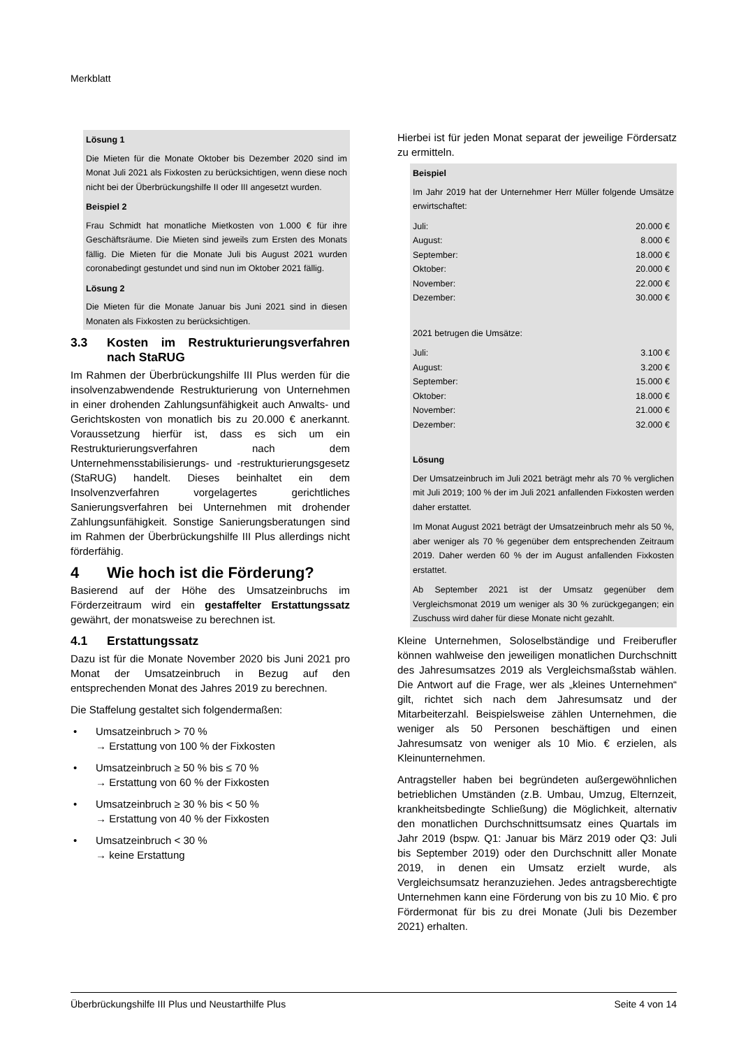Merkblatt
Lösung 1
Die Mieten für die Monate Oktober bis Dezember 2020 sind im Monat Juli 2021 als Fixkosten zu berücksichtigen, wenn diese noch nicht bei der Überbrückungshilfe II oder III angesetzt wurden.
Beispiel 2
Frau Schmidt hat monatliche Mietkosten von 1.000 € für ihre Geschäftsräume. Die Mieten sind jeweils zum Ersten des Monats fällig. Die Mieten für die Monate Juli bis August 2021 wurden coronabedingt gestundet und sind nun im Oktober 2021 fällig.
Lösung 2
Die Mieten für die Monate Januar bis Juni 2021 sind in diesen Monaten als Fixkosten zu berücksichtigen.
3.3 Kosten im Restrukturierungsverfahren nach StaRUG
Im Rahmen der Überbrückungshilfe III Plus werden für die insolvenzabwendende Restrukturierung von Unternehmen in einer drohenden Zahlungsunfähigkeit auch Anwalts- und Gerichtskosten von monatlich bis zu 20.000 € anerkannt. Voraussetzung hierfür ist, dass es sich um ein Restrukturierungsverfahren nach dem Unternehmensstabilisierungs- und -restrukturierungsgesetz (StaRUG) handelt. Dieses beinhaltet ein dem Insolvenzverfahren vorgelagertes gerichtliches Sanierungsverfahren bei Unternehmen mit drohender Zahlungsunfähigkeit. Sonstige Sanierungsberatungen sind im Rahmen der Überbrückungshilfe III Plus allerdings nicht förderfähig.
4 Wie hoch ist die Förderung?
Basierend auf der Höhe des Umsatzeinbruchs im Förderzeitraum wird ein gestaffelter Erstattungssatz gewährt, der monatsweise zu berechnen ist.
4.1 Erstattungssatz
Dazu ist für die Monate November 2020 bis Juni 2021 pro Monat der Umsatzeinbruch in Bezug auf den entsprechenden Monat des Jahres 2019 zu berechnen.
Die Staffelung gestaltet sich folgendermaßen:
• Umsatzeinbruch > 70 %
→ Erstattung von 100 % der Fixkosten
• Umsatzeinbruch ≥ 50 % bis ≤ 70 %
→ Erstattung von 60 % der Fixkosten
• Umsatzeinbruch ≥ 30 % bis < 50 %
→ Erstattung von 40 % der Fixkosten
• Umsatzeinbruch < 30 %
→ keine Erstattung
Hierbei ist für jeden Monat separat der jeweilige Fördersatz zu ermitteln.
Beispiel
Im Jahr 2019 hat der Unternehmer Herr Müller folgende Umsätze erwirtschaftet:
| Juli: | 20.000 € |
| August: | 8.000 € |
| September: | 18.000 € |
| Oktober: | 20.000 € |
| November: | 22.000 € |
| Dezember: | 30.000 € |
2021 betrugen die Umsätze:
| Juli: | 3.100 € |
| August: | 3.200 € |
| September: | 15.000 € |
| Oktober: | 18.000 € |
| November: | 21.000 € |
| Dezember: | 32.000 € |
Lösung
Der Umsatzeinbruch im Juli 2021 beträgt mehr als 70 % verglichen mit Juli 2019; 100 % der im Juli 2021 anfallenden Fixkosten werden daher erstattet.
Im Monat August 2021 beträgt der Umsatzeinbruch mehr als 50 %, aber weniger als 70 % gegenüber dem entsprechenden Zeitraum 2019. Daher werden 60 % der im August anfallenden Fixkosten erstattet.
Ab September 2021 ist der Umsatz gegenüber dem Vergleichsmonat 2019 um weniger als 30 % zurückgegangen; ein Zuschuss wird daher für diese Monate nicht gezahlt.
Kleine Unternehmen, Soloselbständige und Freiberufler können wahlweise den jeweiligen monatlichen Durchschnitt des Jahresumsatzes 2019 als Vergleichsmaßstab wählen. Die Antwort auf die Frage, wer als „kleines Unternehmen“ gilt, richtet sich nach dem Jahresumsatz und der Mitarbeiterzahl. Beispielsweise zählen Unternehmen, die weniger als 50 Personen beschäftigen und einen Jahresumsatz von weniger als 10 Mio. € erzielen, als Kleinunternehmen.
Antragsteller haben bei begründeten außergewöhnlichen betrieblichen Umständen (z.B. Umbau, Umzug, Elternzeit, krankheitsbedingte Schließung) die Möglichkeit, alternativ den monatlichen Durchschnittsumsatz eines Quartals im Jahr 2019 (bspw. Q1: Januar bis März 2019 oder Q3: Juli bis September 2019) oder den Durchschnitt aller Monate 2019, in denen ein Umsatz erzielt wurde, als Vergleichsumsatz heranzuziehen. Jedes antragsberechtigte Unternehmen kann eine Förderung von bis zu 10 Mio. € pro Fördermonat für bis zu drei Monate (Juli bis Dezember 2021) erhalten.
Überbrückungshilfe III Plus und Neustarthilfe Plus Seite 4 von 14